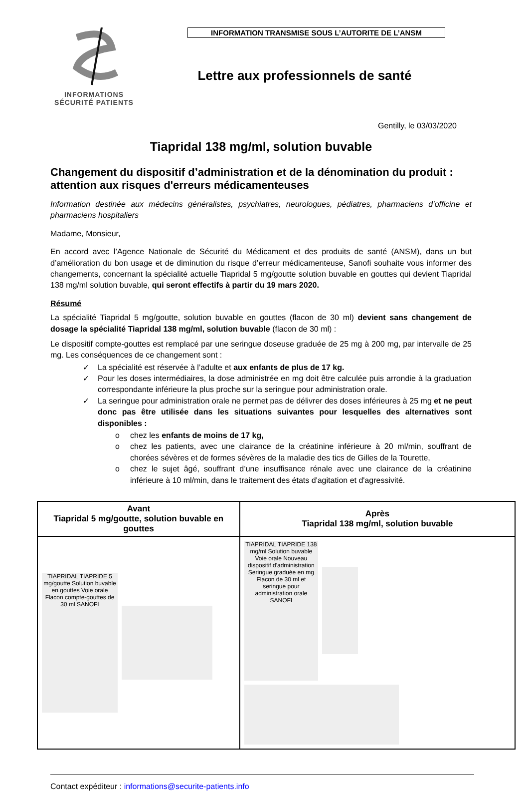INFORMATIONS
SÉCURITÉ PATIENTS
INFORMATION TRANSMISE SOUS L’AUTORITE DE L’ANSM
Lettre aux professionnels de santé
Gentilly, le 03/03/2020
Tiapridal 138 mg/ml, solution buvable
Changement du dispositif d’administration et de la dénomination du produit : attention aux risques d'erreurs médicamenteuses
Information destinée aux médecins généralistes, psychiatres, neurologues, pédiatres, pharmaciens d’officine et pharmaciens hospitaliers
Madame, Monsieur,
En accord avec l’Agence Nationale de Sécurité du Médicament et des produits de santé (ANSM), dans un but d’amélioration du bon usage et de diminution du risque d’erreur médicamenteuse, Sanofi souhaite vous informer des changements, concernant la spécialité actuelle Tiapridal 5 mg/goutte solution buvable en gouttes qui devient Tiapridal 138 mg/ml solution buvable, qui seront effectifs à partir du 19 mars 2020.
Résumé
La spécialité Tiapridal 5 mg/goutte, solution buvable en gouttes (flacon de 30 ml) devient sans changement de dosage la spécialité Tiapridal 138 mg/ml, solution buvable (flacon de 30 ml) :
Le dispositif compte-gouttes est remplacé par une seringue doseuse graduée de 25 mg à 200 mg, par intervalle de 25 mg. Les conséquences de ce changement sont :
✓ La spécialité est réservée à l’adulte et aux enfants de plus de 17 kg.
✓ Pour les doses intermédiaires, la dose administrée en mg doit être calculée puis arrondie à la graduation correspondante inférieure la plus proche sur la seringue pour administration orale.
✓ La seringue pour administration orale ne permet pas de délivrer des doses inférieures à 25 mg et ne peut donc pas être utilisée dans les situations suivantes pour lesquelles des alternatives sont disponibles :
o chez les enfants de moins de 17 kg,
o chez les patients, avec une clairance de la créatinine inférieure à 20 ml/min, souffrant de chorées sévères et de formes sévères de la maladie des tics de Gilles de la Tourette,
o chez le sujet âgé, souffrant d’une insuffisance rénale avec une clairance de la créatinine inférieure à 10 ml/min, dans le traitement des états d'agitation et d'agressivité.
| Avant Tiapridal 5 mg/goutte, solution buvable en gouttes | Après Tiapridal 138 mg/ml, solution buvable |
| --- | --- |
| TIAPRIDAL TIAPRIDE 5 mg/goutte Solution buvable en gouttes Voie orale Flacon compte-gouttes de 30 ml SANOFI | TIAPRIDAL TIAPRIDE 138 mg/ml Solution buvable Voie orale Nouveau dispositif d'administration Seringue graduée en mg Flacon de 30 ml et seringue pour administration orale SANOFI |
Contact expéditeur : informations@securite-patients.info